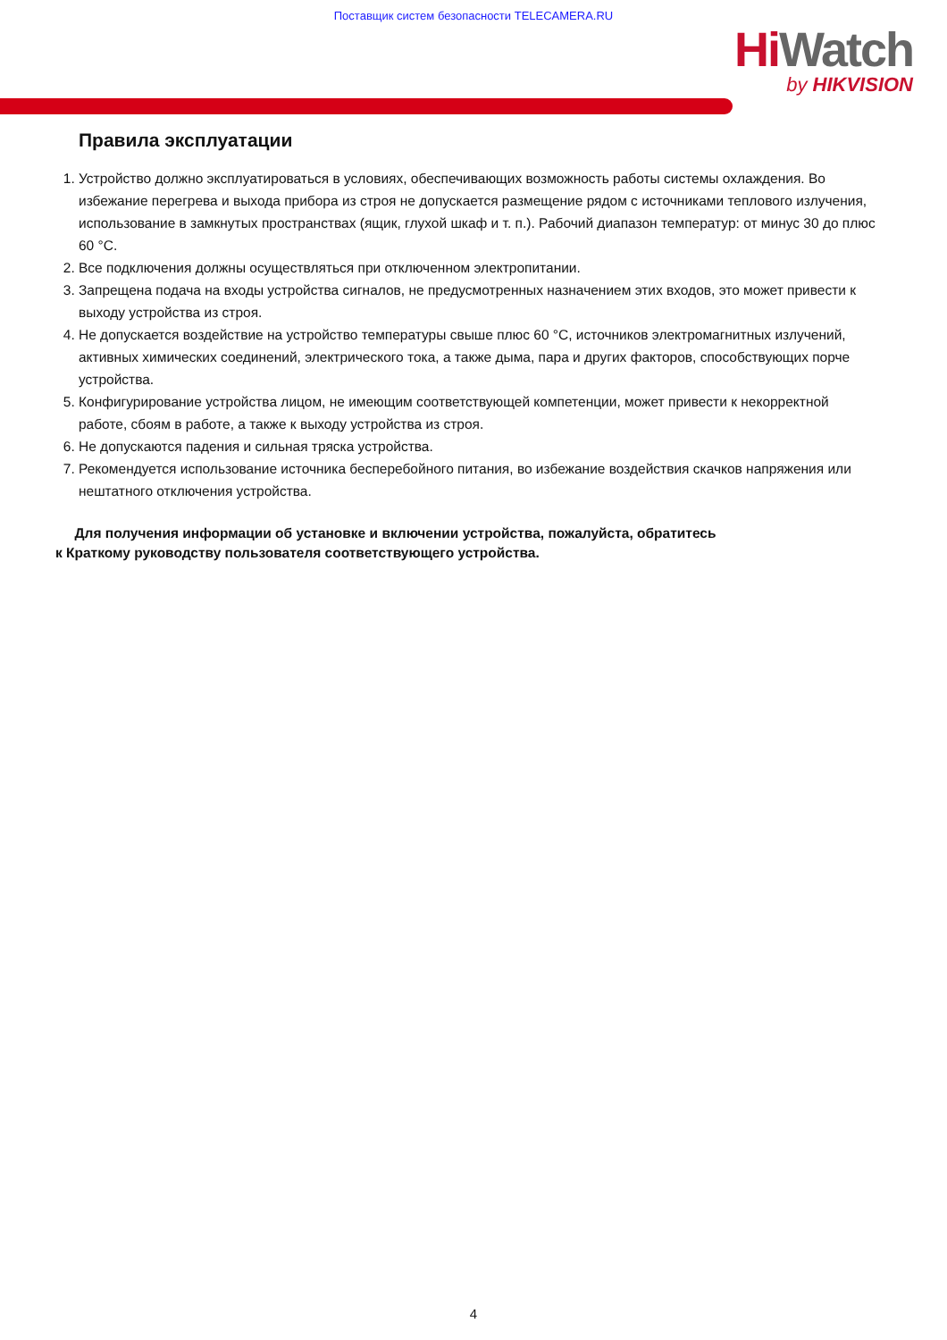Поставщик систем безопасности TELECAMERA.RU
Hi Watch
by HIKVISION
Правила эксплуатации
1. Устройство должно эксплуатироваться в условиях, обеспечивающих возможность работы системы охлаждения. Во избежание перегрева и выхода прибора из строя не допускается размещение рядом с источниками теплового излучения, использование в замкнутых пространствах (ящик, глухой шкаф и т. п.). Рабочий диапазон температур: от минус 30 до плюс 60 °C.
2. Все подключения должны осуществляться при отключенном электропитании.
3. Запрещена подача на входы устройства сигналов, не предусмотренных назначением этих входов, это может привести к выходу устройства из строя.
4. Не допускается воздействие на устройство температуры свыше плюс 60 °C, источников электромагнитных излучений, активных химических соединений, электрического тока, а также дыма, пара и других факторов, способствующих порче устройства.
5. Конфигурирование устройства лицом, не имеющим соответствующей компетенции, может привести к некорректной работе, сбоям в работе, а также к выходу устройства из строя.
6. Не допускаются падения и сильная тряска устройства.
7. Рекомендуется использование источника бесперебойного питания, во избежание воздействия скачков напряжения или нештатного отключения устройства.
Для получения информации об установке и включении устройства, пожалуйста, обратитесь
к Краткому руководству пользователя соответствующего устройства.
4